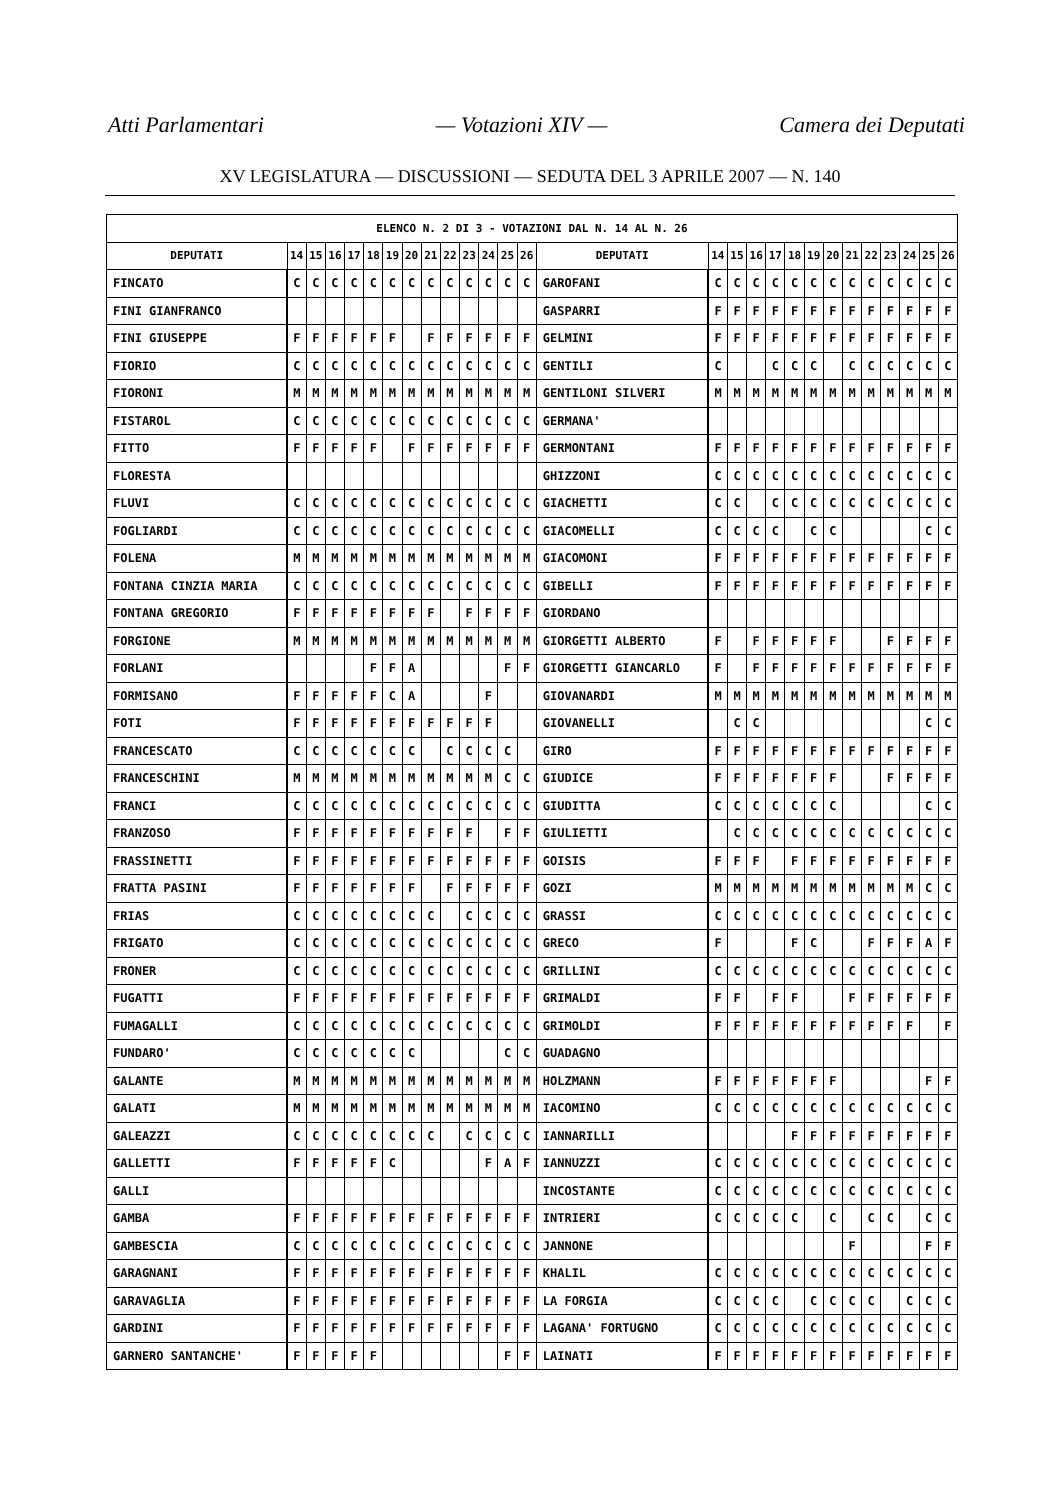Atti Parlamentari — Votazioni XIV — Camera dei Deputati
XV LEGISLATURA — DISCUSSIONI — SEDUTA DEL 3 APRILE 2007 — N. 140
| ELENCO N. 2 DI 3 - VOTAZIONI DAL N. 14 AL N. 26 | | | | | | | | | | | | | | | | | | | | | | | | | | | |
| --- | --- | --- | --- | --- | --- | --- | --- | --- | --- | --- | --- | --- | --- | --- | --- | --- | --- | --- | --- | --- | --- | --- | --- | --- | --- | --- | --- |
| DEPUTATI | 14 | 15 | 16 | 17 | 18 | 19 | 20 | 21 | 22 | 23 | 24 | 25 | 26 | DEPUTATI | 14 | 15 | 16 | 17 | 18 | 19 | 20 | 21 | 22 | 23 | 24 | 25 | 26 |
| FINCATO | C | C | C | C | C | C | C | C | C | C | C | C | C | GAROFANI | C | C | C | C | C | C | C | C | C | C | C | C | C |
| FINI GIANFRANCO | | | | | | | | | | | | | | GASPARRI | F | F | F | F | F | F | F | F | F | F | F | F | F |
| FINI GIUSEPPE | F | F | F | F | F | F | | F | F | F | F | F | F | GELMINI | F | F | F | F | F | F | F | F | F | F | F | F | F |
| FIORIO | C | C | C | C | C | C | C | C | C | C | C | C | C | GENTILI | C | | | C | C | C | | C | C | C | C | C | C |
| FIORONI | M | M | M | M | M | M | M | M | M | M | M | M | M | GENTILONI SILVERI | M | M | M | M | M | M | M | M | M | M | M | M | M |
| FISTAROL | C | C | C | C | C | C | C | C | C | C | C | C | C | GERMANA' | | | | | | | | | | | | | |
| FITTO | F | F | F | F | F | | F | F | F | F | F | F | F | GERMONTANI | F | F | F | F | F | F | F | F | F | F | F | F | F |
| FLORESTA | | | | | | | | | | | | | | GHIZZONI | C | C | C | C | C | C | C | C | C | C | C | C | C |
| FLUVI | C | C | C | C | C | C | C | C | C | C | C | C | C | GIACHETTI | C | C | | C | C | C | C | C | C | C | C | C | C |
| FOGLIARDI | C | C | C | C | C | C | C | C | C | C | C | C | C | GIACOMELLI | C | C | C | C | | C | C | | | | | C | C |
| FOLENA | M | M | M | M | M | M | M | M | M | M | M | M | M | GIACOMONI | F | F | F | F | F | F | F | F | F | F | F | F | F |
| FONTANA CINZIA MARIA | C | C | C | C | C | C | C | C | C | C | C | C | C | GIBELLI | F | F | F | F | F | F | F | F | F | F | F | F | F |
| FONTANA GREGORIO | F | F | F | F | F | F | F | F | | F | F | F | F | GIORDANO | | | | | | | | | | | | | |
| FORGIONE | M | M | M | M | M | M | M | M | M | M | M | M | M | GIORGETTI ALBERTO | F | | F | F | F | F | F | | | F | F | F | F |
| FORLANI | | | | | F | F | A | | | | | F | F | GIORGETTI GIANCARLO | F | | F | F | F | F | F | F | F | F | F | F | F |
| FORMISANO | F | F | F | F | F | C | A | | | | F | | | GIOVANARDI | M | M | M | M | M | M | M | M | M | M | M | M | M |
| FOTI | F | F | F | F | F | F | F | F | F | F | F | | | GIOVANELLI | | C | C | | | | | | | | | C | C |
| FRANCESCATO | C | C | C | C | C | C | C | | C | C | C | C | | GIRO | F | F | F | F | F | F | F | F | F | F | F | F | F |
| FRANCESCHINI | M | M | M | M | M | M | M | M | M | M | M | C | C | GIUDICE | F | F | F | F | F | F | F | | | F | F | F | F |
| FRANCI | C | C | C | C | C | C | C | C | C | C | C | C | C | GIUDITTA | C | C | C | C | C | C | C | | | | | C | C |
| FRANZOSO | F | F | F | F | F | F | F | F | F | F | | F | F | GIULIETTI | | C | C | C | C | C | C | C | C | C | C | C | C |
| FRASSINETTI | F | F | F | F | F | F | F | F | F | F | F | F | F | GOISIS | F | F | F | | F | F | F | F | F | F | F | F | F |
| FRATTA PASINI | F | F | F | F | F | F | F | | F | F | F | F | F | GOZI | M | M | M | M | M | M | M | M | M | M | M | C | C |
| FRIAS | C | C | C | C | C | C | C | C | | C | C | C | C | GRASSI | C | C | C | C | C | C | C | C | C | C | C | C | C |
| FRIGATO | C | C | C | C | C | C | C | C | C | C | C | C | C | GRECO | F | | | | F | C | | | F | F | F | A | F |
| FRONER | C | C | C | C | C | C | C | C | C | C | C | C | C | GRILLINI | C | C | C | C | C | C | C | C | C | C | C | C | C |
| FUGATTI | F | F | F | F | F | F | F | F | F | F | F | F | F | GRIMALDI | F | F | | F | F | | | F | F | F | F | F | F |
| FUMAGALLI | C | C | C | C | C | C | C | C | C | C | C | C | C | GRIMOLDI | F | F | F | F | F | F | F | F | F | F | F | | F |
| FUNDARO' | C | C | C | C | C | C | C | | | | | C | C | GUADAGNO | | | | | | | | | | | | | |
| GALANTE | M | M | M | M | M | M | M | M | M | M | M | M | M | HOLZMANN | F | F | F | F | F | F | F | | | | | F | F |
| GALATI | M | M | M | M | M | M | M | M | M | M | M | M | M | IACOMINO | C | C | C | C | C | C | C | C | C | C | C | C | C |
| GALEAZZI | C | C | C | C | C | C | C | C | | C | C | C | C | IANNARILLI | | | | | F | F | F | F | F | F | F | F | F |
| GALLETTI | F | F | F | F | F | C | | | | | F | A | F | IANNUZZI | C | C | C | C | C | C | C | C | C | C | C | C | C |
| GALLI | | | | | | | | | | | | | | INCOSTANTE | C | C | C | C | C | C | C | C | C | C | C | C | C |
| GAMBA | F | F | F | F | F | F | F | F | F | F | F | F | F | INTRIERI | C | C | C | C | C | | C | | C | C | | C | C |
| GAMBESCIA | C | C | C | C | C | C | C | C | C | C | C | C | C | JANNONE | | | | | | | | F | | | | F | F |
| GARAGNANI | F | F | F | F | F | F | F | F | F | F | F | F | F | KHALIL | C | C | C | C | C | C | C | C | C | C | C | C | C |
| GARAVAGLIA | F | F | F | F | F | F | F | F | F | F | F | F | F | LA FORGIA | C | C | C | C | | C | C | C | C | | C | C | C |
| GARDINI | F | F | F | F | F | F | F | F | F | F | F | F | F | LAGANA' FORTUGNO | C | C | C | C | C | C | C | C | C | C | C | C | C |
| GARNERO SANTANCHE' | F | F | F | F | F | | | | | | | F | F | LAINATI | F | F | F | F | F | F | F | F | F | F | F | F | F |